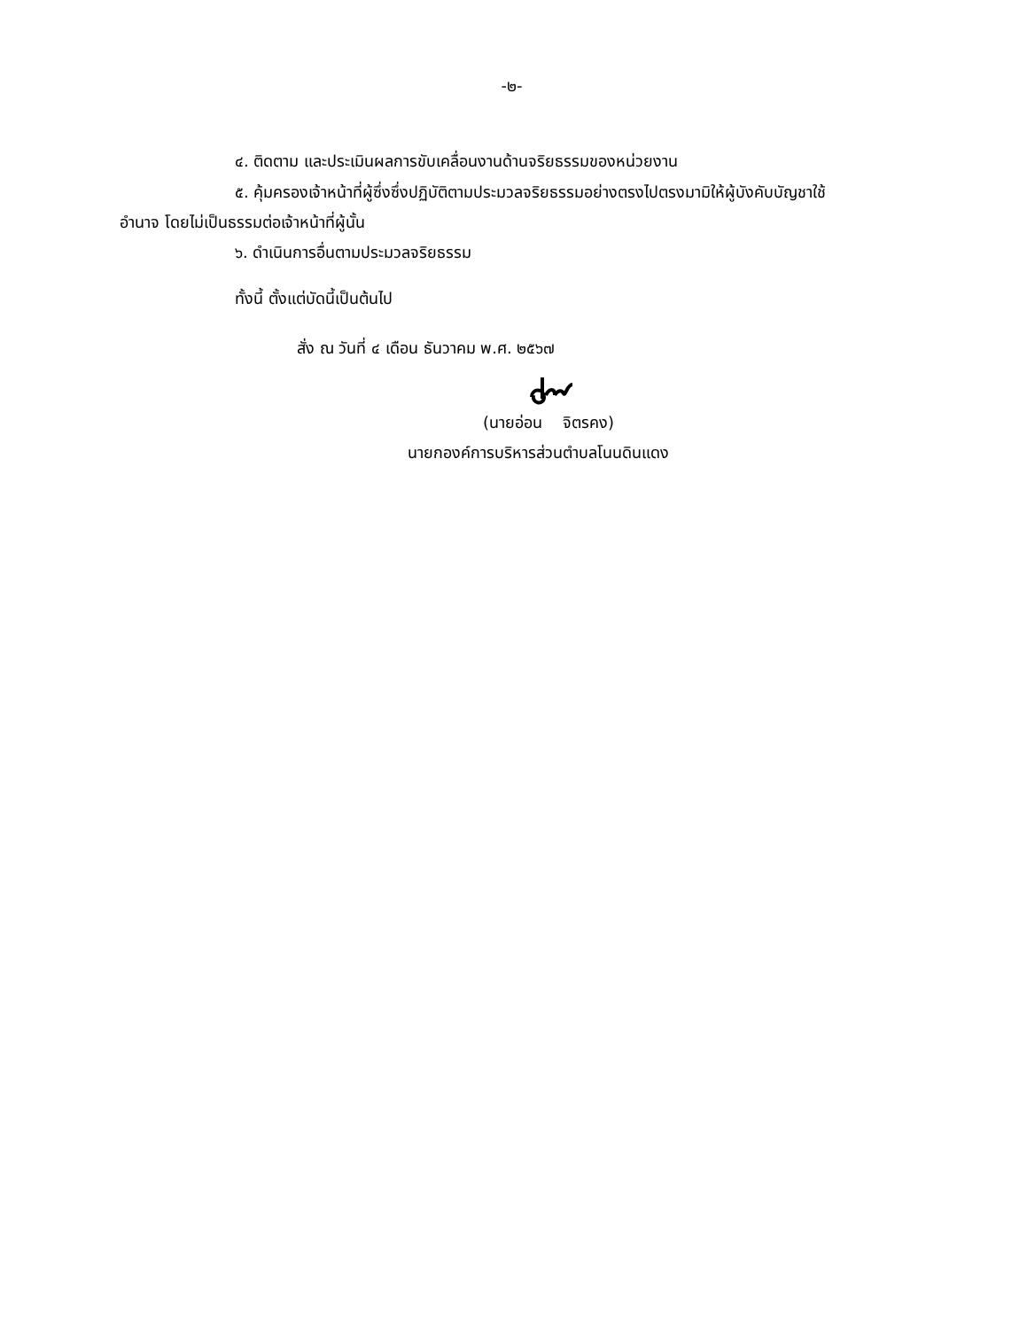-๒-
๔. ติดตาม และประเมินผลการขับเคลื่อนงานด้านจริยธรรมของหน่วยงาน
๕. คุ้มครองเจ้าหน้าที่ผู้ซึ่งซึ่งปฏิบัติตามประมวลจริยธรรมอย่างตรงไปตรงมามิให้ผู้บังคับบัญชาใช้
อำนาจ โดยไม่เป็นธรรมต่อเจ้าหน้าที่ผู้นั้น
๖. ดำเนินการอื่นตามประมวลจริยธรรม
ทั้งนี้ ตั้งแต่บัดนี้เป็นต้นไป
สั่ง ณ วันที่ ๔ เดือน ธันวาคม พ.ศ. ๒๕๖๗
(นายอ่อน จิตรคง)
นายกองค์การบริหารส่วนตำบลโนนดินแดง